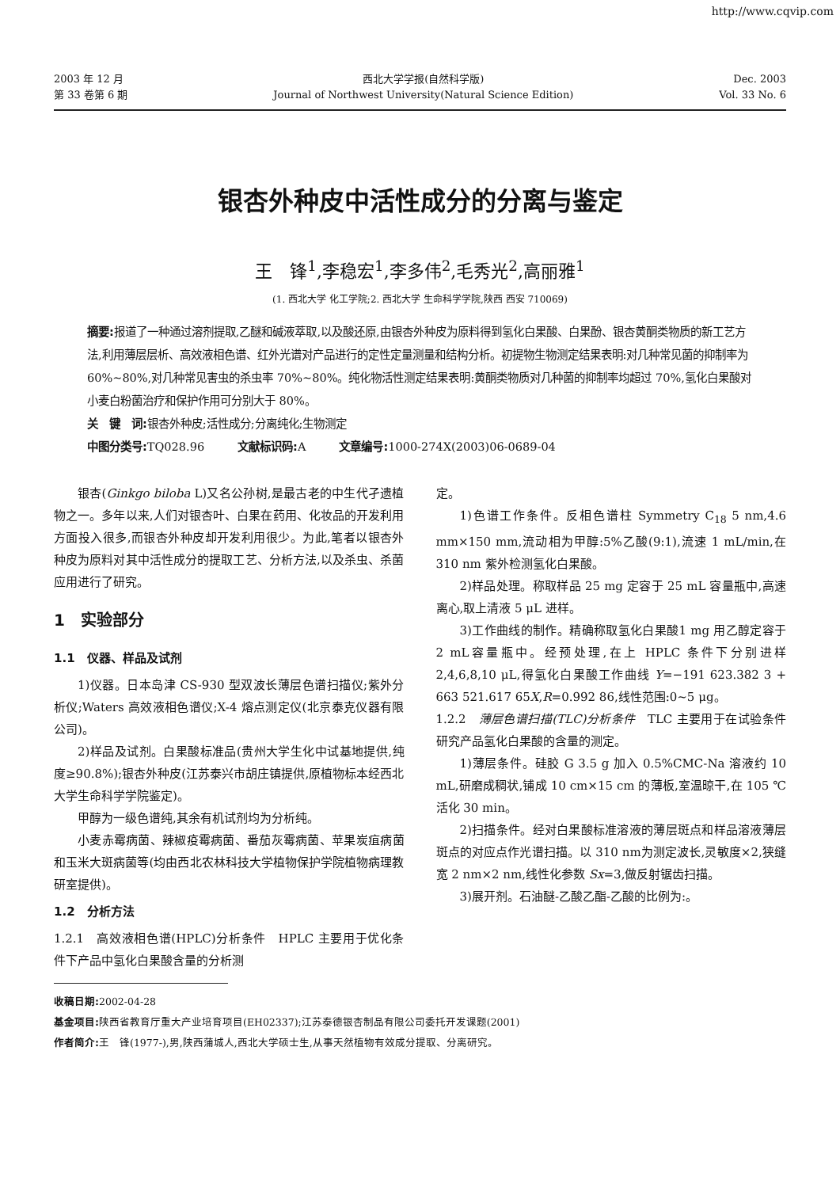http://www.cqvip.com
2003 年 12 月
第 33 卷第 6 期
西北大学学报(自然科学版)
Journal of Northwest University(Natural Science Edition)
Dec. 2003
Vol. 33 No. 6
银杏外种皮中活性成分的分离与鉴定
王　锋<sup>1</sup>,李稳宏<sup>1</sup>,李多伟<sup>2</sup>,毛秀光<sup>2</sup>,高丽雅<sup>1</sup>
(1. 西北大学 化工学院;2. 西北大学 生命科学学院,陕西 西安 710069)
摘要: 报道了一种通过溶剂提取,乙醚和碱液萃取,以及酸还原,由银杏外种皮为原料得到氢化白果酸、白果酚、银杏黄酮类物质的新工艺方法,利用薄层层析、高效液相色谱、红外光谱对产品进行的定性定量测量和结构分析。初提物生物测定结果表明:对几种常见菌的抑制率为 60%~80%,对几种常见害虫的杀虫率 70%~80%。纯化物活性测定结果表明:黄酮类物质对几种菌的抑制率均超过 70%,氢化白果酸对小麦白粉菌治疗和保护作用可分别大于 80%。
关　键　词: 银杏外种皮;活性成分;分离纯化;生物测定
中图分类号: TQ028.96　　　文献标识码: A　　　文章编号: 1000-274X(2003)06-0689-04
银杏(Ginkgo biloba L)又名公孙树,是最古老的中生代孑遗植物之一。多年以来,人们对银杏叶、白果在药用、化妆品的开发利用方面投入很多,而银杏外种皮却开发利用很少。为此,笔者以银杏外种皮为原料对其中活性成分的提取工艺、分析方法,以及杀虫、杀菌应用进行了研究。
1　实验部分
1.1　仪器、样品及试剂
1)仪器。日本岛津 CS-930 型双波长薄层色谱扫描仪;紫外分析仪;Waters 高效液相色谱仪;X-4 熔点测定仪(北京泰克仪器有限公司)。
2)样品及试剂。白果酸标准品(贵州大学生化中试基地提供,纯度≥90.8%);银杏外种皮(江苏泰兴市胡庄镇提供,原植物标本经西北大学生命科学学院鉴定)。
甲醇为一级色谱纯,其余有机试剂均为分析纯。
小麦赤霉病菌、辣椒疫霉病菌、番茄灰霉病菌、苹果炭疽病菌和玉米大斑病菌等(均由西北农林科技大学植物保护学院植物病理教研室提供)。
1.2　分析方法
1.2.1　高效液相色谱(HPLC)分析条件　HPLC 主要用于优化条件下产品中氢化白果酸含量的分析测
定。
1)色谱工作条件。反相色谱柱 Symmetry C<sub>18</sub> 5 nm,4.6 mm×150 mm,流动相为甲醇:5%乙酸(9:1),流速 1 mL/min,在 310 nm 紫外检测氢化白果酸。
2)样品处理。称取样品 25 mg 定容于 25 mL 容量瓶中,高速离心,取上清液 5 μL 进样。
3)工作曲线的制作。精确称取氢化白果酸1 mg 用乙醇定容于2 mL容量瓶中。经预处理,在上 HPLC 条件下分别进样 2,4,6,8,10 μL,得氢化白果酸工作曲线 Y=−191 623.382 3 + 663 521.617 65X,R=0.992 86,线性范围:0~5 μg。
1.2.2　薄层色谱扫描(TLC)分析条件　TLC 主要用于在试验条件研究产品氢化白果酸的含量的测定。
1)薄层条件。硅胶 G 3.5 g 加入 0.5%CMC-Na 溶液约 10 mL,研磨成稠状,铺成 10 cm×15 cm 的薄板,室温晾干,在 105 ℃活化 30 min。
2)扫描条件。经对白果酸标准溶液的薄层斑点和样品溶液薄层斑点的对应点作光谱扫描。以 310 nm为测定波长,灵敏度×2,狭缝宽 2 nm×2 nm,线性化参数 Sx=3,做反射锯齿扫描。
3)展开剂。石油醚-乙酸乙酯-乙酸的比例为:。
收稿日期: 2002-04-28
基金项目: 陕西省教育厅重大产业培育项目(EH02337);江苏泰德银杏制品有限公司委托开发课题(2001)
作者简介: 王　锋(1977-),男,陕西蒲城人,西北大学硕士生,从事天然植物有效成分提取、分离研究。